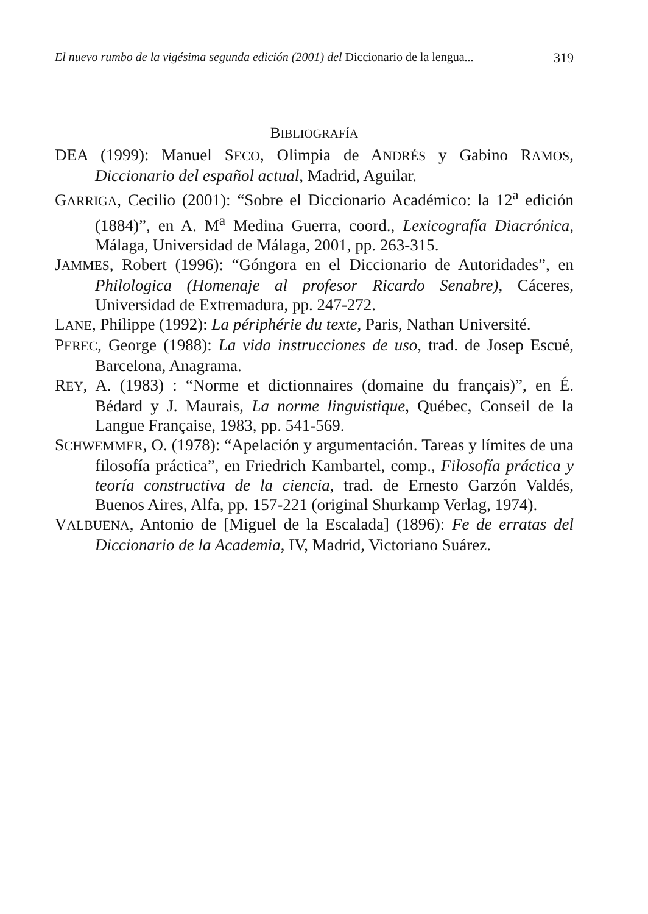El nuevo rumbo de la vigésima segunda edición (2001) del Diccionario de la lengua... 319
BIBLIOGRAFÍA
DEA (1999): Manuel SECO, Olimpia de ANDRÉS y Gabino RAMOS, Diccionario del español actual, Madrid, Aguilar.
GARRIGA, Cecilio (2001): “Sobre el Diccionario Académico: la 12<sup>a</sup> edición (1884)”, en A. M<sup>a</sup> Medina Guerra, coord., Lexicografía Diacrónica, Málaga, Universidad de Málaga, 2001, pp. 263-315.
JAMMES, Robert (1996): “Góngora en el Diccionario de Autoridades”, en Philologica (Homenaje al profesor Ricardo Senabre), Cáceres, Universidad de Extremadura, pp. 247-272.
LANE, Philippe (1992): La périphérie du texte, Paris, Nathan Université.
PEREC, George (1988): La vida instrucciones de uso, trad. de Josep Escué, Barcelona, Anagrama.
REY, A. (1983) : “Norme et dictionnaires (domaine du français)”, en É. Bédard y J. Maurais, La norme linguistique, Québec, Conseil de la Langue Française, 1983, pp. 541-569.
SCHWEMMER, O. (1978): “Apelación y argumentación. Tareas y límites de una filosofía práctica”, en Friedrich Kambartel, comp., Filosofía práctica y teoría constructiva de la ciencia, trad. de Ernesto Garzón Valdés, Buenos Aires, Alfa, pp. 157-221 (original Shurkamp Verlag, 1974).
VALBUENA, Antonio de [Miguel de la Escalada] (1896): Fe de erratas del Diccionario de la Academia, IV, Madrid, Victoriano Suárez.